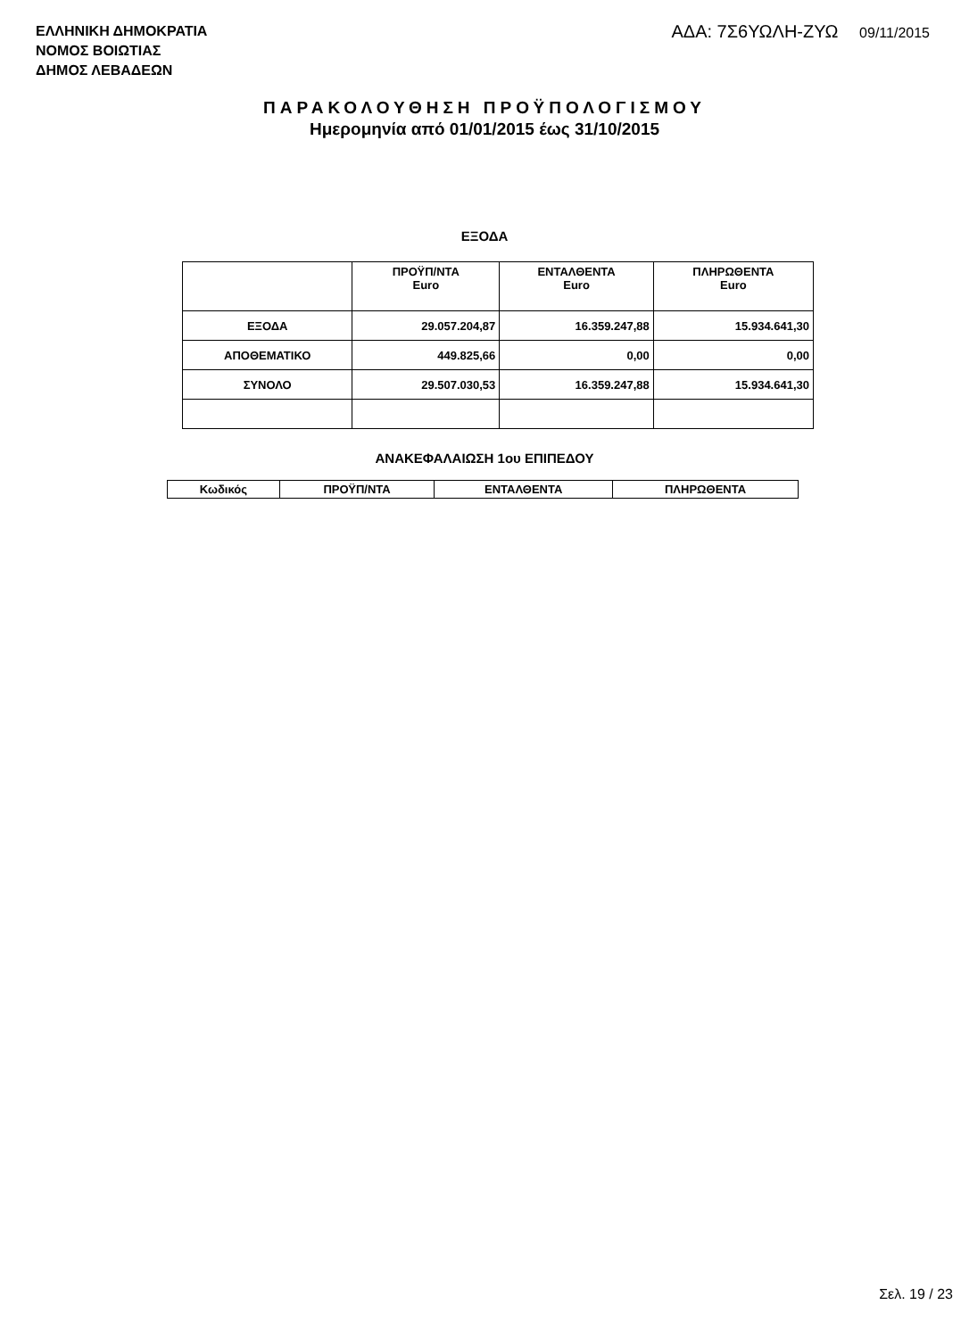ΕΛΛΗΝΙΚΗ ΔΗΜΟΚΡΑΤΙΑ
ΝΟΜΟΣ ΒΟΙΩΤΙΑΣ
ΔΗΜΟΣ ΛΕΒΑΔΕΩΝ
ΑΔΑ: 7Σ6ΥΩΛΗ-ΖΥΩ 09/11/2015
ΠΑΡΑΚΟΛΟΥΘΗΣΗ ΠΡΟΫΠΟΛΟΓΙΣΜΟΥ
Ημερομηνία από 01/01/2015 έως 31/10/2015
ΕΞΟΔΑ
| | ΠΡΟΫΠ/ΝΤΑ Euro | ΕΝΤΑΛΘΕΝΤΑ Euro | ΠΛΗΡΩΘΕΝΤΑ Euro |
| --- | --- | --- | --- |
| ΕΞΟΔΑ | 29.057.204,87 | 16.359.247,88 | 15.934.641,30 |
| ΑΠΟΘΕΜΑΤΙΚΟ | 449.825,66 | 0,00 | 0,00 |
| ΣΥΝΟΛΟ | 29.507.030,53 | 16.359.247,88 | 15.934.641,30 |
ΑΝΑΚΕΦΑΛΑΙΩΣΗ 1ου ΕΠΙΠΕΔΟΥ
| Κωδικός | ΠΡΟΫΠ/ΝΤΑ | ΕΝΤΑΛΘΕΝΤΑ | ΠΛΗΡΩΘΕΝΤΑ |
| --- | --- | --- | --- |
Σελ. 19 / 23